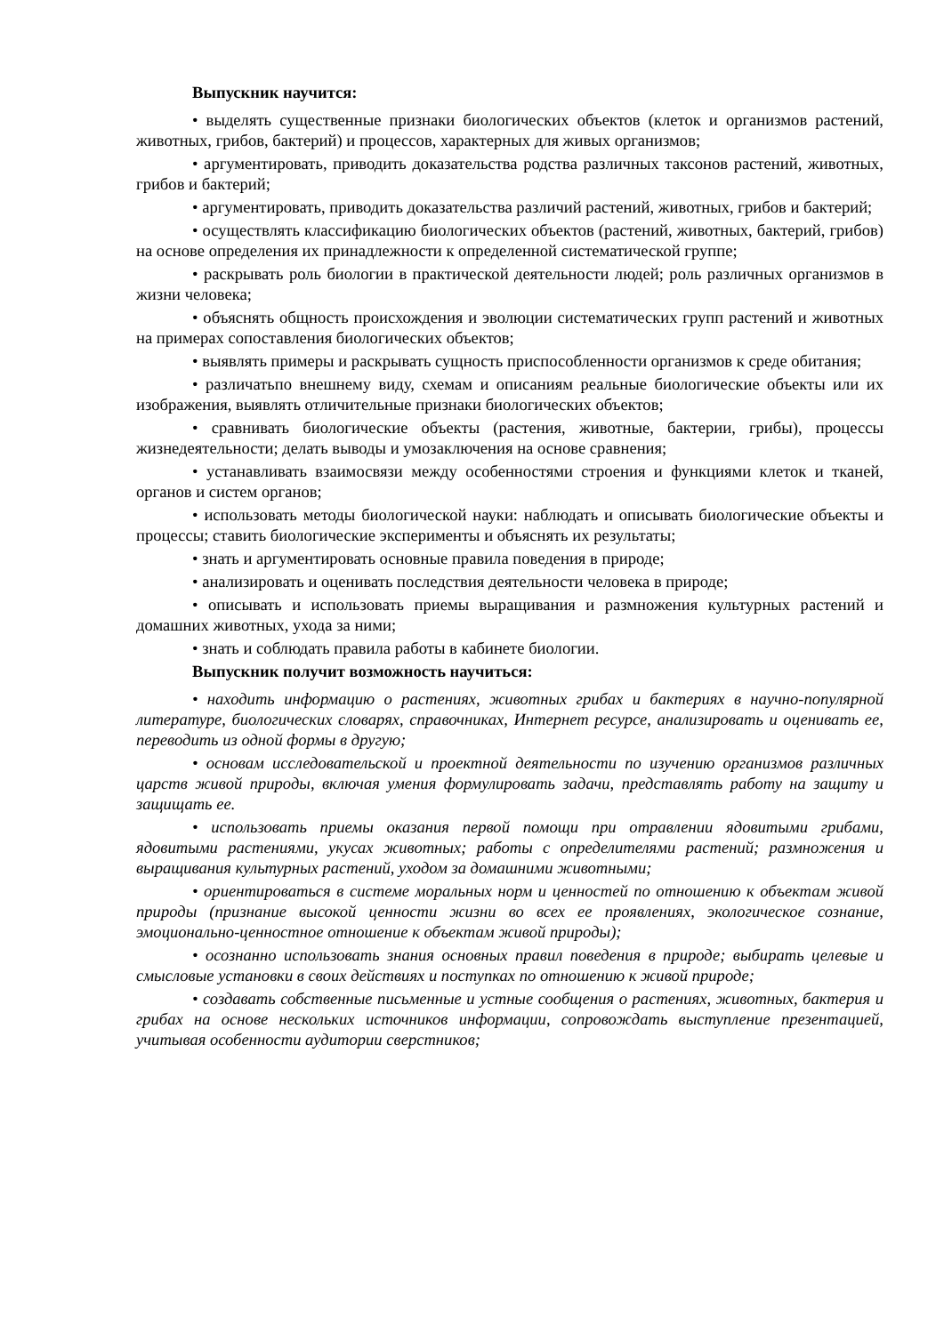Выпускник научится:
• выделять существенные признаки биологических объектов (клеток и организмов растений, животных, грибов, бактерий) и процессов, характерных для живых организмов;
• аргументировать, приводить доказательства родства различных таксонов растений, животных, грибов и бактерий;
• аргументировать, приводить доказательства различий растений, животных, грибов и бактерий;
• осуществлять классификацию биологических объектов (растений, животных, бактерий, грибов) на основе определения их принадлежности к определенной систематической группе;
• раскрывать роль биологии в практической деятельности людей; роль различных организмов в жизни человека;
• объяснять общность происхождения и эволюции систематических групп растений и животных на примерах сопоставления биологических объектов;
• выявлять примеры и раскрывать сущность приспособленности организмов к среде обитания;
• различатьпо внешнему виду, схемам и описаниям реальные биологические объекты или их изображения, выявлять отличительные признаки биологических объектов;
• сравнивать биологические объекты (растения, животные, бактерии, грибы), процессы жизнедеятельности; делать выводы и умозаключения на основе сравнения;
• устанавливать взаимосвязи между особенностями строения и функциями клеток и тканей, органов и систем органов;
• использовать методы биологической науки: наблюдать и описывать биологические объекты и процессы; ставить биологические эксперименты и объяснять их результаты;
• знать и аргументировать основные правила поведения в природе;
• анализировать и оценивать последствия деятельности человека в природе;
• описывать и использовать приемы выращивания и размножения культурных растений и домашних животных, ухода за ними;
• знать и соблюдать правила работы в кабинете биологии.
Выпускник получит возможность научиться:
• находить информацию о растениях, животных грибах и бактериях в научно-популярной литературе, биологических словарях, справочниках, Интернет ресурсе, анализировать и оценивать ее, переводить из одной формы в другую;
• основам исследовательской и проектной деятельности по изучению организмов различных царств живой природы, включая умения формулировать задачи, представлять работу на защиту и защищать ее.
• использовать приемы оказания первой помощи при отравлении ядовитыми грибами, ядовитыми растениями, укусах животных; работы с определителями растений; размножения и выращивания культурных растений, уходом за домашними животными;
• ориентироваться в системе моральных норм и ценностей по отношению к объектам живой природы (признание высокой ценности жизни во всех ее проявлениях, экологическое сознание, эмоционально-ценностное отношение к объектам живой природы);
• осознанно использовать знания основных правил поведения в природе; выбирать целевые и смысловые установки в своих действиях и поступках по отношению к живой природе;
• создавать собственные письменные и устные сообщения о растениях, животных, бактерия и грибах на основе нескольких источников информации, сопровождать выступление презентацией, учитывая особенности аудитории сверстников;